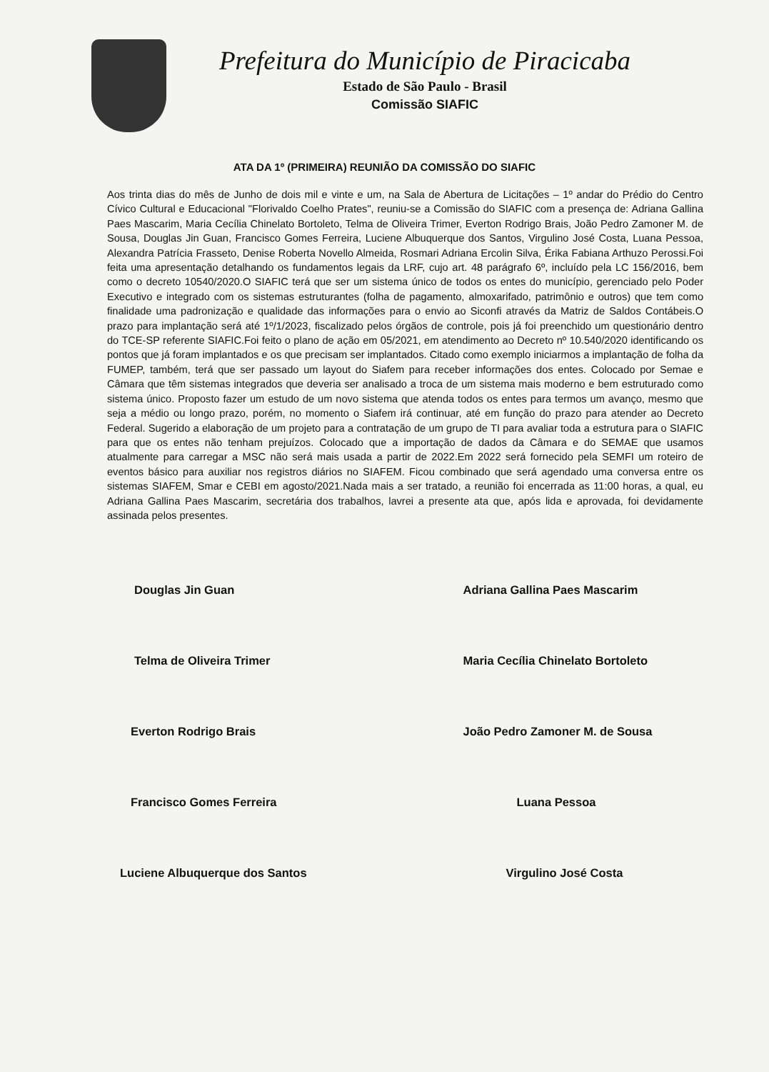Prefeitura do Município de Piracicaba
Estado de São Paulo - Brasil
Comissão SIAFIC
ATA DA 1º (PRIMEIRA) REUNIÃO DA COMISSÃO DO SIAFIC
Aos trinta dias do mês de Junho de dois mil e vinte e um, na Sala de Abertura de Licitações – 1º andar do Prédio do Centro Cívico Cultural e Educacional "Florivaldo Coelho Prates", reuniu-se a Comissão do SIAFIC com a presença de: Adriana Gallina Paes Mascarim, Maria Cecília Chinelato Bortoleto, Telma de Oliveira Trimer, Everton Rodrigo Brais, João Pedro Zamoner M. de Sousa, Douglas Jin Guan, Francisco Gomes Ferreira, Luciene Albuquerque dos Santos, Virgulino José Costa, Luana Pessoa, Alexandra Patrícia Frasseto, Denise Roberta Novello Almeida, Rosmari Adriana Ercolin Silva, Érika Fabiana Arthuzo Perossi.Foi feita uma apresentação detalhando os fundamentos legais da LRF, cujo art. 48 parágrafo 6º, incluído pela LC 156/2016, bem como o decreto 10540/2020.O SIAFIC terá que ser um sistema único de todos os entes do município, gerenciado pelo Poder Executivo e integrado com os sistemas estruturantes (folha de pagamento, almoxarifado, patrimônio e outros) que tem como finalidade uma padronização e qualidade das informações para o envio ao Siconfi através da Matriz de Saldos Contábeis.O prazo para implantação será até 1º/1/2023, fiscalizado pelos órgãos de controle, pois já foi preenchido um questionário dentro do TCE-SP referente SIAFIC.Foi feito o plano de ação em 05/2021, em atendimento ao Decreto nº 10.540/2020 identificando os pontos que já foram implantados e os que precisam ser implantados. Citado como exemplo iniciarmos a implantação de folha da FUMEP, também, terá que ser passado um layout do Siafem para receber informações dos entes. Colocado por Semae e Câmara que têm sistemas integrados que deveria ser analisado a troca de um sistema mais moderno e bem estruturado como sistema único. Proposto fazer um estudo de um novo sistema que atenda todos os entes para termos um avanço, mesmo que seja a médio ou longo prazo, porém, no momento o Siafem irá continuar, até em função do prazo para atender ao Decreto Federal. Sugerido a elaboração de um projeto para a contratação de um grupo de TI para avaliar toda a estrutura para o SIAFIC para que os entes não tenham prejuízos. Colocado que a importação de dados da Câmara e do SEMAE que usamos atualmente para carregar a MSC não será mais usada a partir de 2022.Em 2022 será fornecido pela SEMFI um roteiro de eventos básico para auxiliar nos registros diários no SIAFEM. Ficou combinado que será agendado uma conversa entre os sistemas SIAFEM, Smar e CEBI em agosto/2021.Nada mais a ser tratado, a reunião foi encerrada as 11:00 horas, a qual, eu Adriana Gallina Paes Mascarim, secretária dos trabalhos, lavrei a presente ata que, após lida e aprovada, foi devidamente assinada pelos presentes.
Douglas Jin Guan
Adriana Gallina Paes Mascarim
Telma de Oliveira Trimer
Maria Cecília Chinelato Bortoleto
Everton Rodrigo Brais
João Pedro Zamoner M. de Sousa
Francisco Gomes Ferreira
Luana Pessoa
Luciene Albuquerque dos Santos
Virgulino José Costa